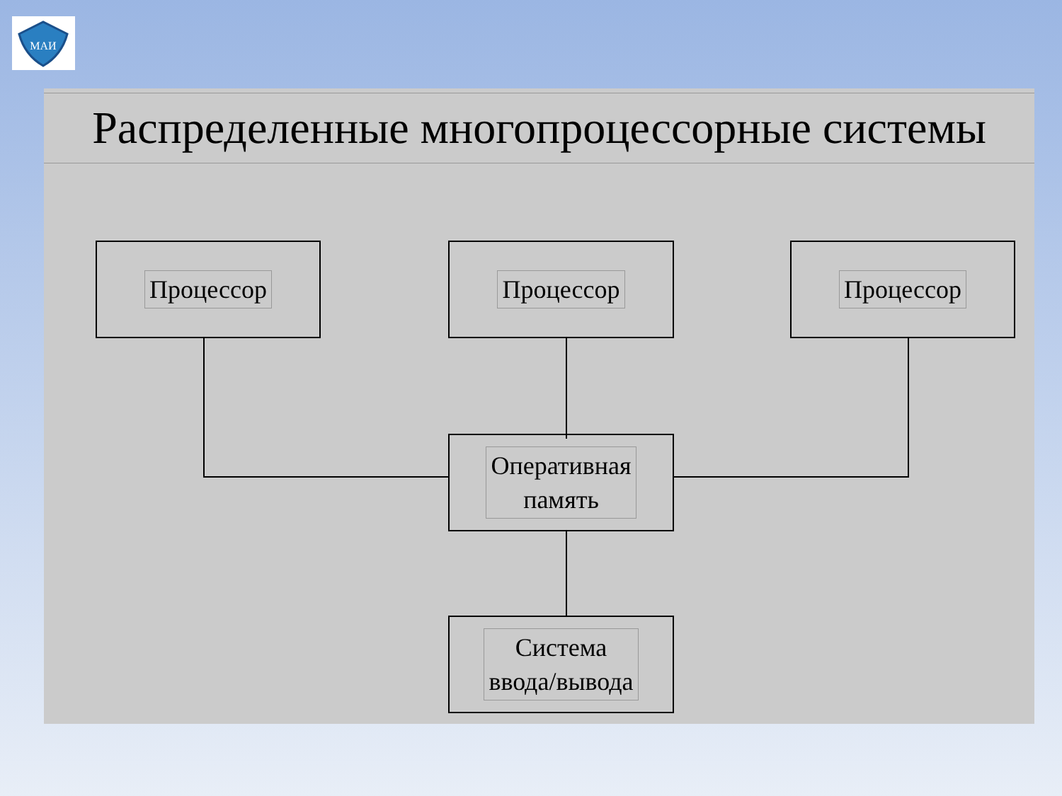МАИ
Распределенные многопроцессорные системы
Процессор Процессор Процессор
Оперативная
память
Система
ввода/вывода